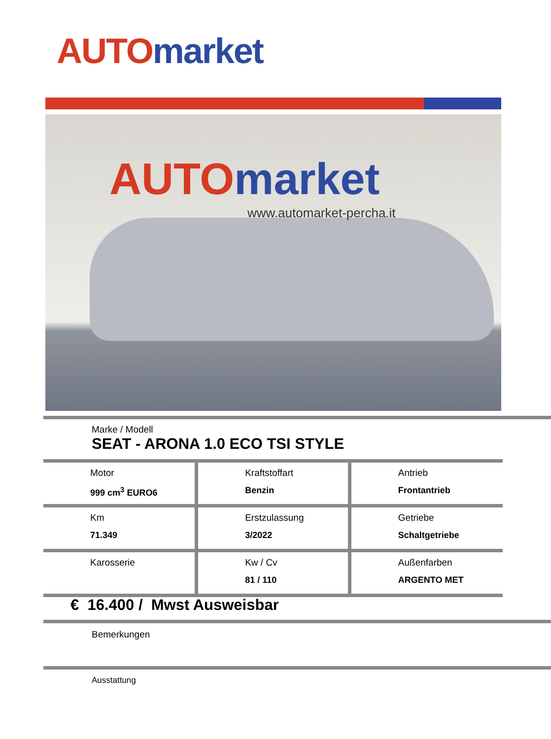AUTO market
AUTO market
www.automarket-percha.it
Marke / Modell
SEAT - ARONA 1.0 ECO TSI STYLE
| Motor 999 cm<sup>3</sup> EURO6 | Kraftstoffart Benzin | Antrieb Frontantrieb |
| Km 71.349 | Erstzulassung 3/2022 | Getriebe Schaltgetriebe |
| Karosserie | Kw / Cv 81 / 110 | Außenfarben ARGENTO MET |
€ 16.400 / Mwst Ausweisbar
Bemerkungen
Ausstattung